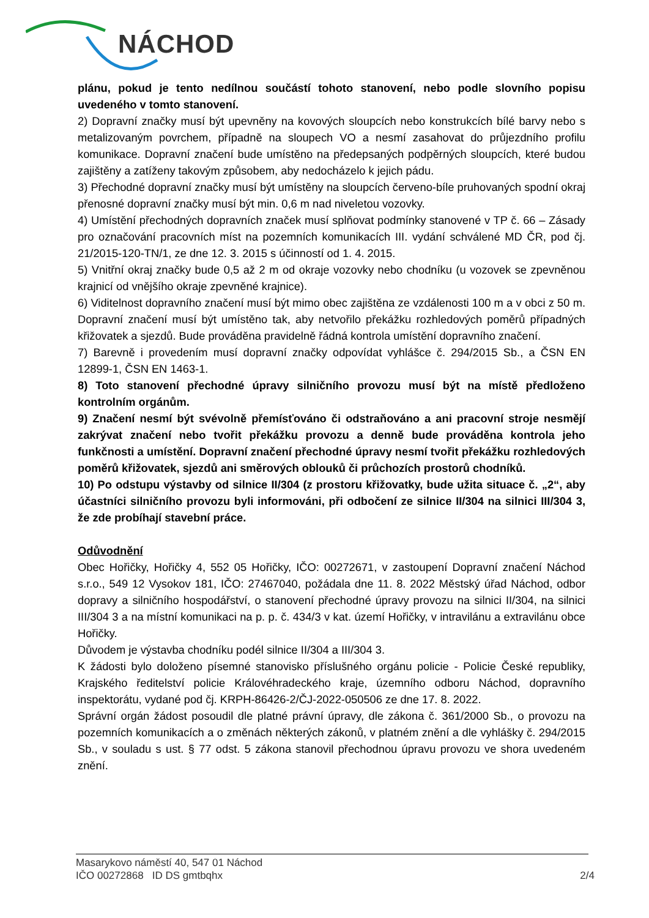NÁCHOD
plánu, pokud je tento nedílnou součástí tohoto stanovení, nebo podle slovního popisu uvedeného v tomto stanovení.
2) Dopravní značky musí být upevněny na kovových sloupcích nebo konstrukcích bílé barvy nebo s metalizovaným povrchem, případně na sloupech VO a nesmí zasahovat do průjezdního profilu komunikace. Dopravní značení bude umístěno na předepsaných podpěrných sloupcích, které budou zajištěny a zatíženy takovým způsobem, aby nedocházelo k jejich pádu.
3) Přechodné dopravní značky musí být umístěny na sloupcích červeno-bíle pruhovaných spodní okraj přenosné dopravní značky musí být min. 0,6 m nad niveletou vozovky.
4) Umístění přechodných dopravních značek musí splňovat podmínky stanovené v TP č. 66 – Zásady pro označování pracovních míst na pozemních komunikacích III. vydání schválené MD ČR, pod čj. 21/2015-120-TN/1, ze dne 12. 3. 2015 s účinností od 1. 4. 2015.
5) Vnitřní okraj značky bude 0,5 až 2 m od okraje vozovky nebo chodníku (u vozovek se zpevněnou krajnicí od vnějšího okraje zpevněné krajnice).
6) Viditelnost dopravního značení musí být mimo obec zajištěna ze vzdálenosti 100 m a v obci z 50 m. Dopravní značení musí být umístěno tak, aby netvořilo překážku rozhledových poměrů případných křižovatek a sjezdů. Bude prováděna pravidelně řádná kontrola umístění dopravního značení.
7) Barevně i provedením musí dopravní značky odpovídat vyhlášce č. 294/2015 Sb., a ČSN EN 12899-1, ČSN EN 1463-1.
8) Toto stanovení přechodné úpravy silničního provozu musí být na místě předloženo kontrolním orgánům.
9) Značení nesmí být svévolně přemísťováno či odstraňováno a ani pracovní stroje nesmějí zakrývat značení nebo tvořit překážku provozu a denně bude prováděna kontrola jeho funkčnosti a umístění. Dopravní značení přechodné úpravy nesmí tvořit překážku rozhledových poměrů křižovatek, sjezdů ani směrových oblouků či průchozích prostorů chodníků.
10) Po odstupu výstavby od silnice II/304 (z prostoru křižovatky, bude užita situace č. „2“, aby účastníci silničního provozu byli informováni, při odbočení ze silnice II/304 na silnici III/304 3, že zde probíhají stavební práce.
Odůvodnění
Obec Hořičky, Hořičky 4, 552 05 Hořičky, IČO: 00272671, v zastoupení Dopravní značení Náchod s.r.o., 549 12 Vysokov 181, IČO: 27467040, požádala dne 11. 8. 2022 Městský úřad Náchod, odbor dopravy a silničního hospodářství, o stanovení přechodné úpravy provozu na silnici II/304, na silnici III/304 3 a na místní komunikaci na p. p. č. 434/3 v kat. území Hořičky, v intravilánu a extravilánu obce Hořičky.
Důvodem je výstavba chodníku podél silnice II/304 a III/304 3.
K žádosti bylo doloženo písemné stanovisko příslušného orgánu policie - Policie České republiky, Krajského ředitelství policie Královéhradeckého kraje, územního odboru Náchod, dopravního inspektorátu, vydané pod čj. KRPH-86426-2/ČJ-2022-050506 ze dne 17. 8. 2022.
Správní orgán žádost posoudil dle platné právní úpravy, dle zákona č. 361/2000 Sb., o provozu na pozemních komunikacích a o změnách některých zákonů, v platném znění a dle vyhlášky č. 294/2015 Sb., v souladu s ust. § 77 odst. 5 zákona stanovil přechodnou úpravu provozu ve shora uvedeném znění.
Masarykovo náměstí 40, 547 01 Náchod
IČO 00272868 ID DS gmtbqhx
2/4